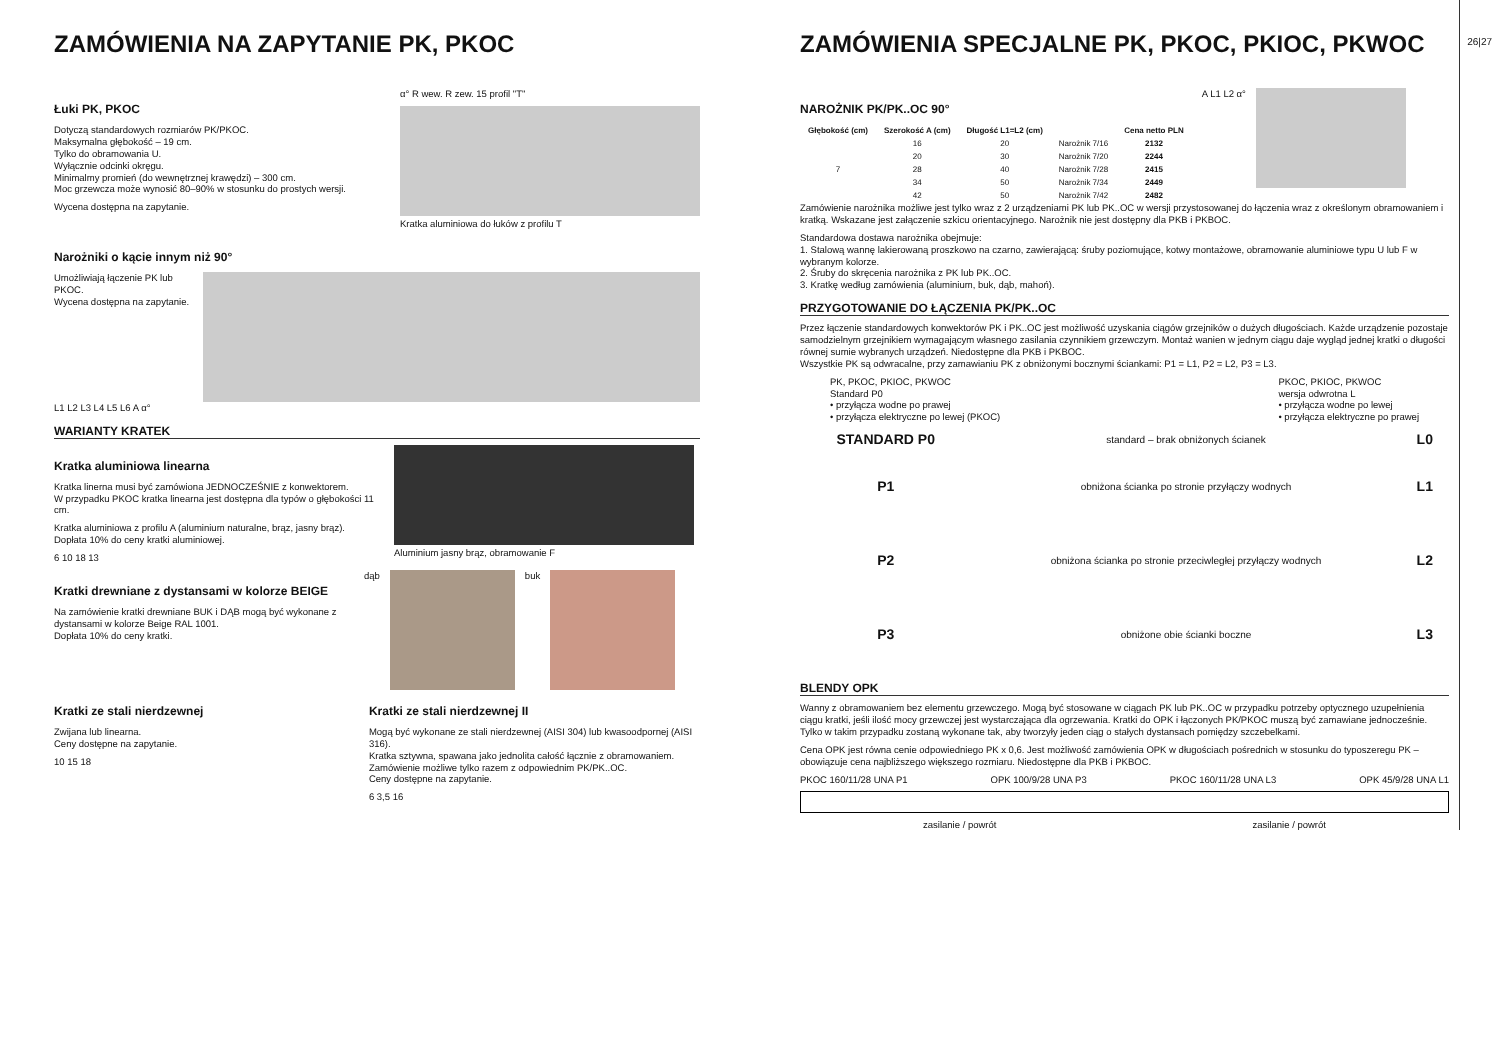26|27
ZAMÓWIENIA NA ZAPYTANIE PK, PKOC
Łuki PK, PKOC
Dotyczą standardowych rozmiarów PK/PKOC.
Maksymalna głębokość – 19 cm.
Tylko do obramowania U.
Wyłącznie odcinki okręgu.
Minimalmy promień (do wewnętrznej krawędzi) – 300 cm.
Moc grzewcza może wynosić 80–90% w stosunku do prostych wersji.
Wycena dostępna na zapytanie.
α° R wew. R zew. 15 profil "T"
Kratka aluminiowa do łuków z profilu T
Narożniki o kącie innym niż 90°
Umożliwiają łączenie PK lub PKOC.
Wycena dostępna na zapytanie.
L1 L2 L3 L4 L5 L6 A α°
WARIANTY KRATEK
Kratka aluminiowa linearna
Kratka linerna musi być zamówiona JEDNOCZEŚNIE z konwektorem.
W przypadku PKOC kratka linearna jest dostępna dla typów o głębokości 11 cm.
Kratka aluminiowa z profilu A (aluminium naturalne, brąz, jasny brąz).
Dopłata 10% do ceny kratki aluminiowej.
6 10 18 13
Aluminium jasny brąz, obramowanie F
Kratki drewniane z dystansami w kolorze BEIGE
Na zamówienie kratki drewniane BUK i DĄB mogą być wykonane z dystansami w kolorze Beige RAL 1001.
Dopłata 10% do ceny kratki.
dąb buk
Kratki ze stali nierdzewnej
Zwijana lub linearna.
Ceny dostępne na zapytanie.
10 15 18
Kratki ze stali nierdzewnej II
Mogą być wykonane ze stali nierdzewnej (AISI 304) lub kwasoodpornej (AISI 316).
Kratka sztywna, spawana jako jednolita całość łącznie z obramowaniem.
Zamówienie możliwe tylko razem z odpowiednim PK/PK..OC.
Ceny dostępne na zapytanie.
6 3,5 16
ZAMÓWIENIA SPECJALNE PK, PKOC, PKIOC, PKWOC
NAROŻNIK PK/PK..OC 90°
| Głębokość (cm) | Szerokość A (cm) | Długość L1=L2 (cm) | | Cena netto PLN |
| --- | --- | --- | --- | --- |
| 7 | 16 | 20 | Narożnik 7/16 | 2132 |
| | 20 | 30 | Narożnik 7/20 | 2244 |
| | 28 | 40 | Narożnik 7/28 | 2415 |
| | 34 | 50 | Narożnik 7/34 | 2449 |
| | 42 | 50 | Narożnik 7/42 | 2482 |
A L1 L2 α°
Zamówienie narożnika możliwe jest tylko wraz z 2 urządzeniami PK lub PK..OC w wersji przystosowanej do łączenia wraz z określonym obramowaniem i kratką. Wskazane jest załączenie szkicu orientacyjnego. Narożnik nie jest dostępny dla PKB i PKBOC.
Standardowa dostawa narożnika obejmuje:
1. Stalową wannę lakierowaną proszkowo na czarno, zawierającą: śruby poziomujące, kotwy montażowe, obramowanie aluminiowe typu U lub F w wybranym kolorze.
2. Śruby do skręcenia narożnika z PK lub PK..OC.
3. Kratkę według zamówienia (aluminium, buk, dąb, mahoń).
PRZYGOTOWANIE DO ŁĄCZENIA PK/PK..OC
Przez łączenie standardowych konwektorów PK i PK..OC jest możliwość uzyskania ciągów grzejników o dużych długościach. Każde urządzenie pozostaje samodzielnym grzejnikiem wymagającym własnego zasilania czynnikiem grzewczym. Montaż wanien w jednym ciągu daje wygląd jednej kratki o długości równej sumie wybranych urządzeń. Niedostępne dla PKB i PKBOC.
Wszystkie PK są odwracalne, przy zamawianiu PK z obniżonymi bocznymi ściankami: P1 = L1, P2 = L2, P3 = L3.
PK, PKOC, PKIOC, PKWOC
Standard P0
• przyłącza wodne po prawej
• przyłącza elektryczne po lewej (PKOC)
PKOC, PKIOC, PKWOC
wersja odwrotna L
• przyłącza wodne po lewej
• przyłącza elektryczne po prawej
| STANDARD P0 | standard – brak obniżonych ścianek | L0 |
| P1 | obniżona ścianka po stronie przyłączy wodnych | L1 |
| P2 | obniżona ścianka po stronie przeciwległej przyłączy wodnych | L2 |
| P3 | obniżone obie ścianki boczne | L3 |
BLENDY OPK
Wanny z obramowaniem bez elementu grzewczego. Mogą być stosowane w ciągach PK lub PK..OC w przypadku potrzeby optycznego uzupełnienia ciągu kratki, jeśli ilość mocy grzewczej jest wystarczająca dla ogrzewania. Kratki do OPK i łączonych PK/PKOC muszą być zamawiane jednocześnie. Tylko w takim przypadku zostaną wykonane tak, aby tworzyły jeden ciąg o stałych dystansach pomiędzy szczebelkami.
Cena OPK jest równa cenie odpowiedniego PK x 0,6. Jest możliwość zamówienia OPK w długościach pośrednich w stosunku do typoszeregu PK – obowiązuje cena najbliższego większego rozmiaru. Niedostępne dla PKB i PKBOC.
PKOC 160/11/28 UNA P1 OPK 100/9/28 UNA P3 PKOC 160/11/28 UNA L3 OPK 45/9/28 UNA L1
zasilanie / powrót zasilanie / powrót